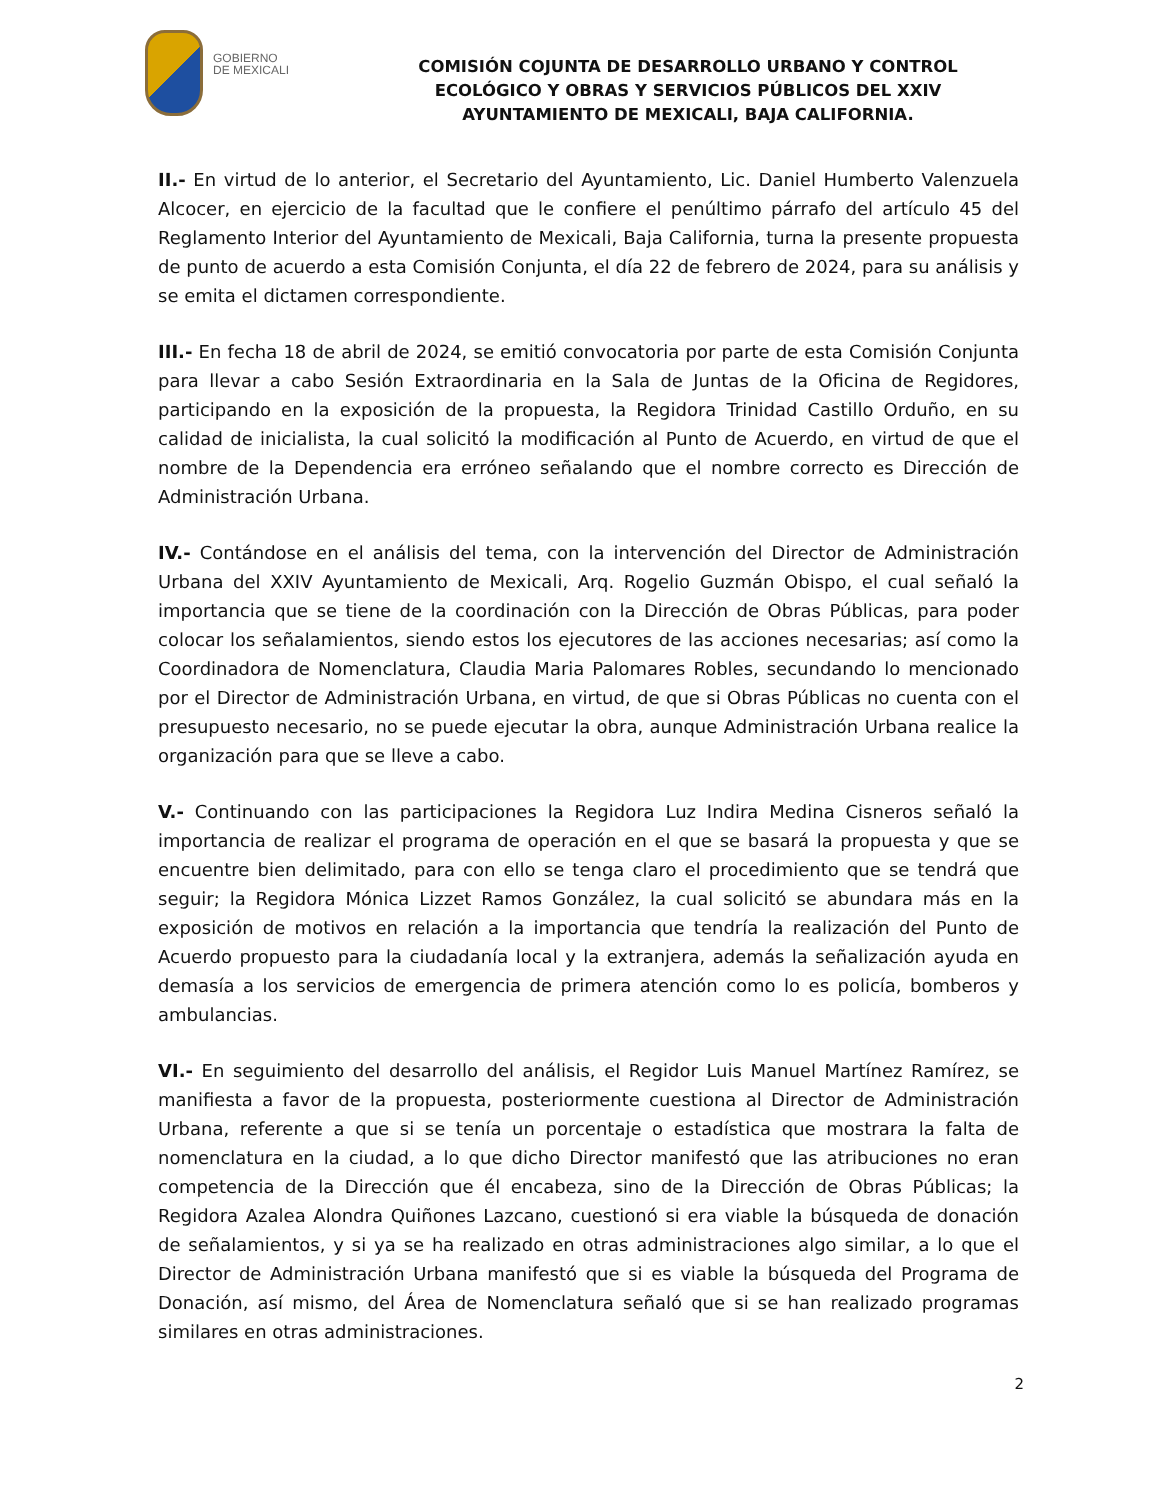GOBIERNO
DE MEXICALI
COMISIÓN COJUNTA DE DESARROLLO URBANO Y CONTROL ECOLÓGICO Y OBRAS Y SERVICIOS PÚBLICOS DEL XXIV AYUNTAMIENTO DE MEXICALI, BAJA CALIFORNIA.
II.- En virtud de lo anterior, el Secretario del Ayuntamiento, Lic. Daniel Humberto Valenzuela Alcocer, en ejercicio de la facultad que le confiere el penúltimo párrafo del artículo 45 del Reglamento Interior del Ayuntamiento de Mexicali, Baja California, turna la presente propuesta de punto de acuerdo a esta Comisión Conjunta, el día 22 de febrero de 2024, para su análisis y se emita el dictamen correspondiente.
III.- En fecha 18 de abril de 2024, se emitió convocatoria por parte de esta Comisión Conjunta para llevar a cabo Sesión Extraordinaria en la Sala de Juntas de la Oficina de Regidores, participando en la exposición de la propuesta, la Regidora Trinidad Castillo Orduño, en su calidad de inicialista, la cual solicitó la modificación al Punto de Acuerdo, en virtud de que el nombre de la Dependencia era erróneo señalando que el nombre correcto es Dirección de Administración Urbana.
IV.- Contándose en el análisis del tema, con la intervención del Director de Administración Urbana del XXIV Ayuntamiento de Mexicali, Arq. Rogelio Guzmán Obispo, el cual señaló la importancia que se tiene de la coordinación con la Dirección de Obras Públicas, para poder colocar los señalamientos, siendo estos los ejecutores de las acciones necesarias; así como la Coordinadora de Nomenclatura, Claudia Maria Palomares Robles, secundando lo mencionado por el Director de Administración Urbana, en virtud, de que si Obras Públicas no cuenta con el presupuesto necesario, no se puede ejecutar la obra, aunque Administración Urbana realice la organización para que se lleve a cabo.
V.- Continuando con las participaciones la Regidora Luz Indira Medina Cisneros señaló la importancia de realizar el programa de operación en el que se basará la propuesta y que se encuentre bien delimitado, para con ello se tenga claro el procedimiento que se tendrá que seguir; la Regidora Mónica Lizzet Ramos González, la cual solicitó se abundara más en la exposición de motivos en relación a la importancia que tendría la realización del Punto de Acuerdo propuesto para la ciudadanía local y la extranjera, además la señalización ayuda en demasía a los servicios de emergencia de primera atención como lo es policía, bomberos y ambulancias.
VI.- En seguimiento del desarrollo del análisis, el Regidor Luis Manuel Martínez Ramírez, se manifiesta a favor de la propuesta, posteriormente cuestiona al Director de Administración Urbana, referente a que si se tenía un porcentaje o estadística que mostrara la falta de nomenclatura en la ciudad, a lo que dicho Director manifestó que las atribuciones no eran competencia de la Dirección que él encabeza, sino de la Dirección de Obras Públicas; la Regidora Azalea Alondra Quiñones Lazcano, cuestionó si era viable la búsqueda de donación de señalamientos, y si ya se ha realizado en otras administraciones algo similar, a lo que el Director de Administración Urbana manifestó que si es viable la búsqueda del Programa de Donación, así mismo, del Área de Nomenclatura señaló que si se han realizado programas similares en otras administraciones.
2